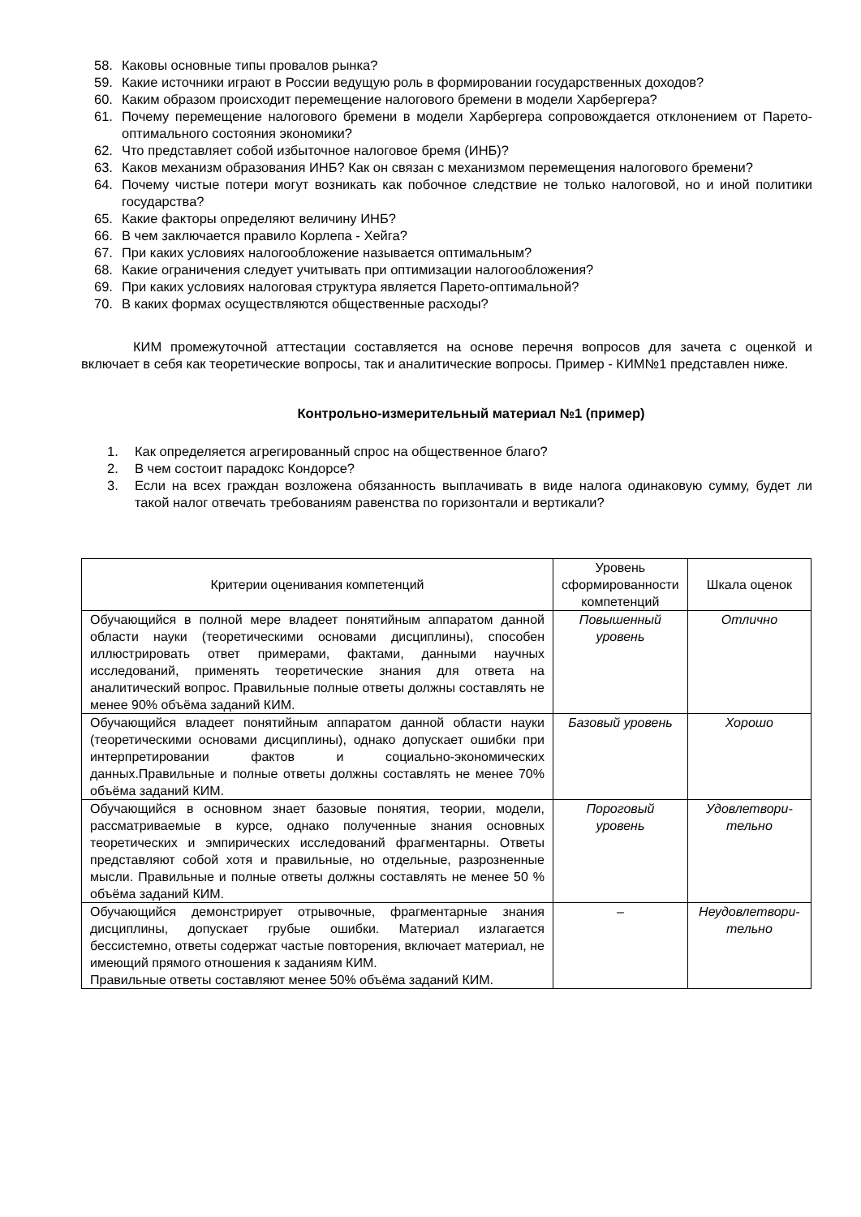58. Каковы основные типы провалов рынка?
59. Какие источники играют в России ведущую роль в формировании государственных доходов?
60. Каким образом происходит перемещение налогового бремени в модели Харбергера?
61. Почему перемещение налогового бремени в модели Харбергера сопровождается отклонением от Парето-оптимального состояния экономики?
62. Что представляет собой избыточное налоговое бремя (ИНБ)?
63. Каков механизм образования ИНБ? Как он связан с механизмом перемещения налогового бремени?
64. Почему чистые потери могут возникать как побочное следствие не только налоговой, но и иной политики государства?
65. Какие факторы определяют величину ИНБ?
66. В чем заключается правило Корлепа - Хейга?
67. При каких условиях налогообложение называется оптимальным?
68. Какие ограничения следует учитывать при оптимизации налогообложения?
69. При каких условиях налоговая структура является Парето-оптимальной?
70. В каких формах осуществляются общественные расходы?
КИМ промежуточной аттестации составляется на основе перечня вопросов для зачета с оценкой и включает в себя как теоретические вопросы, так и аналитические вопросы. Пример - КИМ№1 представлен ниже.
Контрольно-измерительный материал №1 (пример)
1. Как определяется агрегированный спрос на общественное благо?
2. В чем состоит парадокс Кондорсе?
3. Если на всех граждан возложена обязанность выплачивать в виде налога одинаковую сумму, будет ли такой налог отвечать требованиям равенства по горизонтали и вертикали?
| Критерии оценивания компетенций | Уровень сформированности компетенций | Шкала оценок |
| --- | --- | --- |
| Обучающийся в полной мере владеет понятийным аппаратом данной области науки (теоретическими основами дисциплины), способен иллюстрировать ответ примерами, фактами, данными научных исследований, применять теоретические знания для ответа на аналитический вопрос. Правильные полные ответы должны составлять не менее 90% объёма заданий КИМ. | Повышенный уровень | Отлично |
| Обучающийся владеет понятийным аппаратом данной области науки (теоретическими основами дисциплины), однако допускает ошибки при интерпретировании фактов и социально-экономических данных.Правильные и полные ответы должны составлять не менее 70% объёма заданий КИМ. | Базовый уровень | Хорошо |
| Обучающийся в основном знает базовые понятия, теории, модели, рассматриваемые в курсе, однако полученные знания основных теоретических и эмпирических исследований фрагментарны. Ответы представляют собой хотя и правильные, но отдельные, разрозненные мысли. Правильные и полные ответы должны составлять не менее 50 % объёма заданий КИМ. | Пороговый уровень | Удовлетвори-тельно |
| Обучающийся демонстрирует отрывочные, фрагментарные знания дисциплины, допускает грубые ошибки. Материал излагается бессистемно, ответы содержат частые повторения, включает материал, не имеющий прямого отношения к заданиям КИМ. Правильные ответы составляют менее 50% объёма заданий КИМ. | – | Неудовлетвори-тельно |